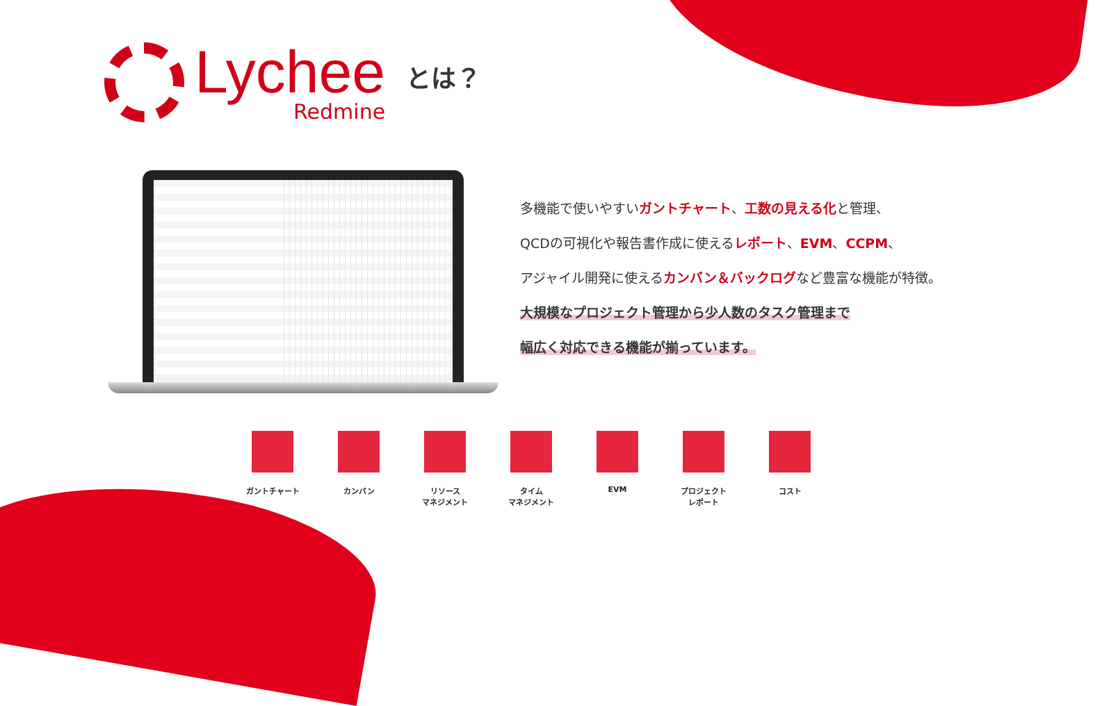Lychee
Redmine
とは？
多機能で使いやすいガントチャート、工数の見える化と管理、
QCDの可視化や報告書作成に使えるレポート、EVM、CCPM、
アジャイル開発に使えるカンバン＆バックログなど豊富な機能が特徴。
大規模なプロジェクト管理から少人数のタスク管理まで
幅広く対応できる機能が揃っています。
ガントチャート カンバン リソース
マネジメント
タイム
マネジメント
EVM プロジェクト
レポート
コスト